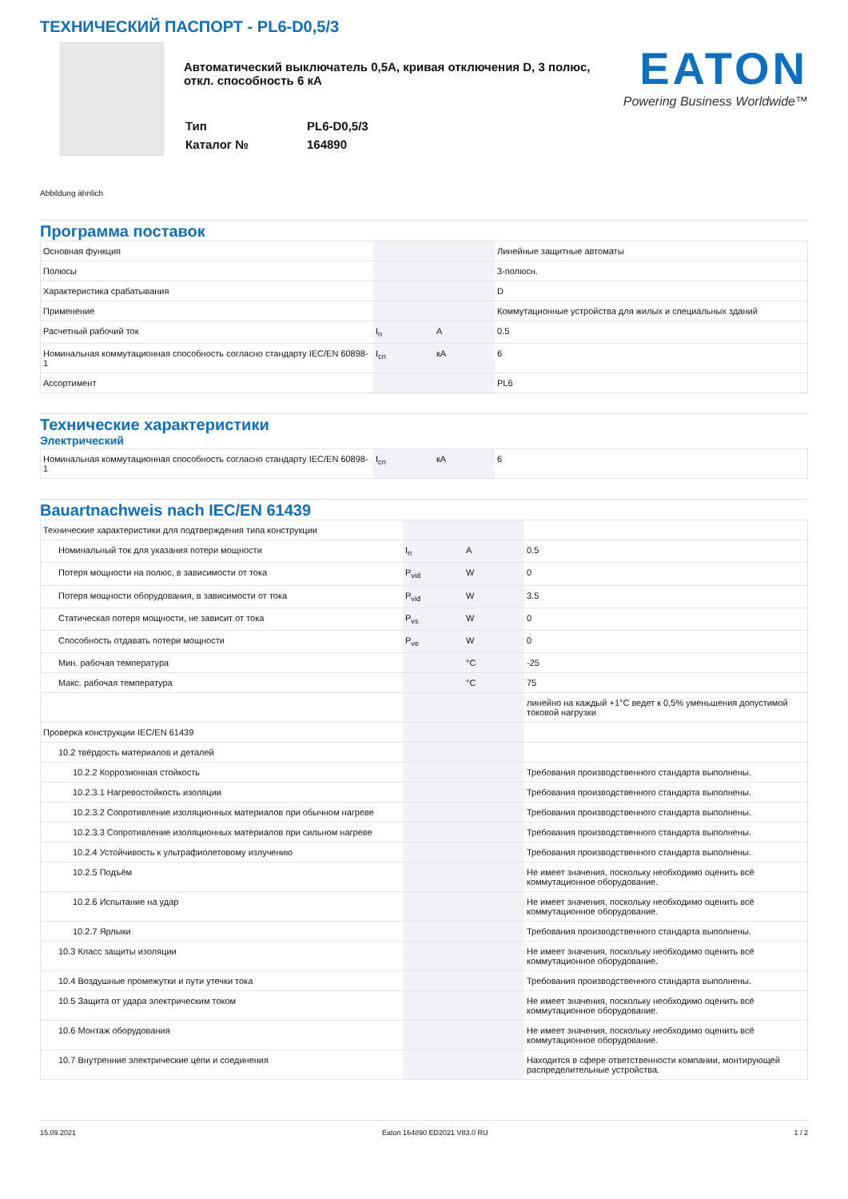ТЕХНИЧЕСКИЙ ПАСПОРТ - PL6-D0,5/3
Автоматический выключатель 0,5А, кривая отключения D, 3 полюс, откл. способность 6 кА
| Тип | PL6-D0,5/3 |
| Каталог № | 164890 |
EATON
Powering Business Worldwide™
Abbildung ähnlich
Программа поставок
| Основная функция | | | Линейные защитные автоматы |
| Полюсы | | | 3-полюсн. |
| Характеристика срабатывания | | | D |
| Применение | | | Коммутационные устройства для жилых и специальных зданий |
| Расчетный рабочий ток | I<sub>n</sub> | A | 0.5 |
| Номинальная коммутационная способность согласно стандарту IEC/EN 60898-1 | I<sub>cn</sub> | кА | 6 |
| Ассортимент | | | PL6 |
Технические характеристики
Электрический
| Номинальная коммутационная способность согласно стандарту IEC/EN 60898-1 | I<sub>cn</sub> | кА | 6 |
Bauartnachweis nach IEC/EN 61439
| Технические характеристики для подтверждения типа конструкции | | | |
| Номинальный ток для указания потери мощности | I<sub>n</sub> | A | 0.5 |
| Потеря мощности на полюс, в зависимости от тока | P<sub>vid</sub> | W | 0 |
| Потеря мощности оборудования, в зависимости от тока | P<sub>vid</sub> | W | 3.5 |
| Статическая потеря мощности, не зависит от тока | P<sub>vs</sub> | W | 0 |
| Способность отдавать потери мощности | P<sub>ve</sub> | W | 0 |
| Мин. рабочая температура | | °C | -25 |
| Макс. рабочая температура | | °C | 75 |
| | | | линейно на каждый +1°C ведет к 0,5% уменьшения допустимой токовой нагрузки |
| Проверка конструкции IEC/EN 61439 | | | |
| 10.2 твёрдость материалов и деталей | | | |
| 10.2.2 Коррозионная стойкость | | | Требования производственного стандарта выполнены. |
| 10.2.3.1 Нагревостойкость изоляции | | | Требования производственного стандарта выполнены. |
| 10.2.3.2 Сопротивление изоляционных материалов при обычном нагреве | | | Требования производственного стандарта выполнены. |
| 10.2.3.3 Сопротивление изоляционных материалов при сильном нагреве | | | Требования производственного стандарта выполнены. |
| 10.2.4 Устойчивость к ультрафиолетовому излучению | | | Требования производственного стандарта выполнены. |
| 10.2.5 Подъём | | | Не имеет значения, поскольку необходимо оценить всё коммутационное оборудование. |
| 10.2.6 Испытание на удар | | | Не имеет значения, поскольку необходимо оценить всё коммутационное оборудование. |
| 10.2.7 Ярлыки | | | Требования производственного стандарта выполнены. |
| 10.3 Класс защиты изоляции | | | Не имеет значения, поскольку необходимо оценить всё коммутационное оборудование. |
| 10.4 Воздушные промежутки и пути утечки тока | | | Требования производственного стандарта выполнены. |
| 10.5 Защита от удара электрическим током | | | Не имеет значения, поскольку необходимо оценить всё коммутационное оборудование. |
| 10.6 Монтаж оборудования | | | Не имеет значения, поскольку необходимо оценить всё коммутационное оборудование. |
| 10.7 Внутренние электрические цепи и соединения | | | Находится в сфере ответственности компании, монтирующей распределительные устройства. |
15.09.2021 Eaton 164890 ED2021 V83.0 RU 1 / 2